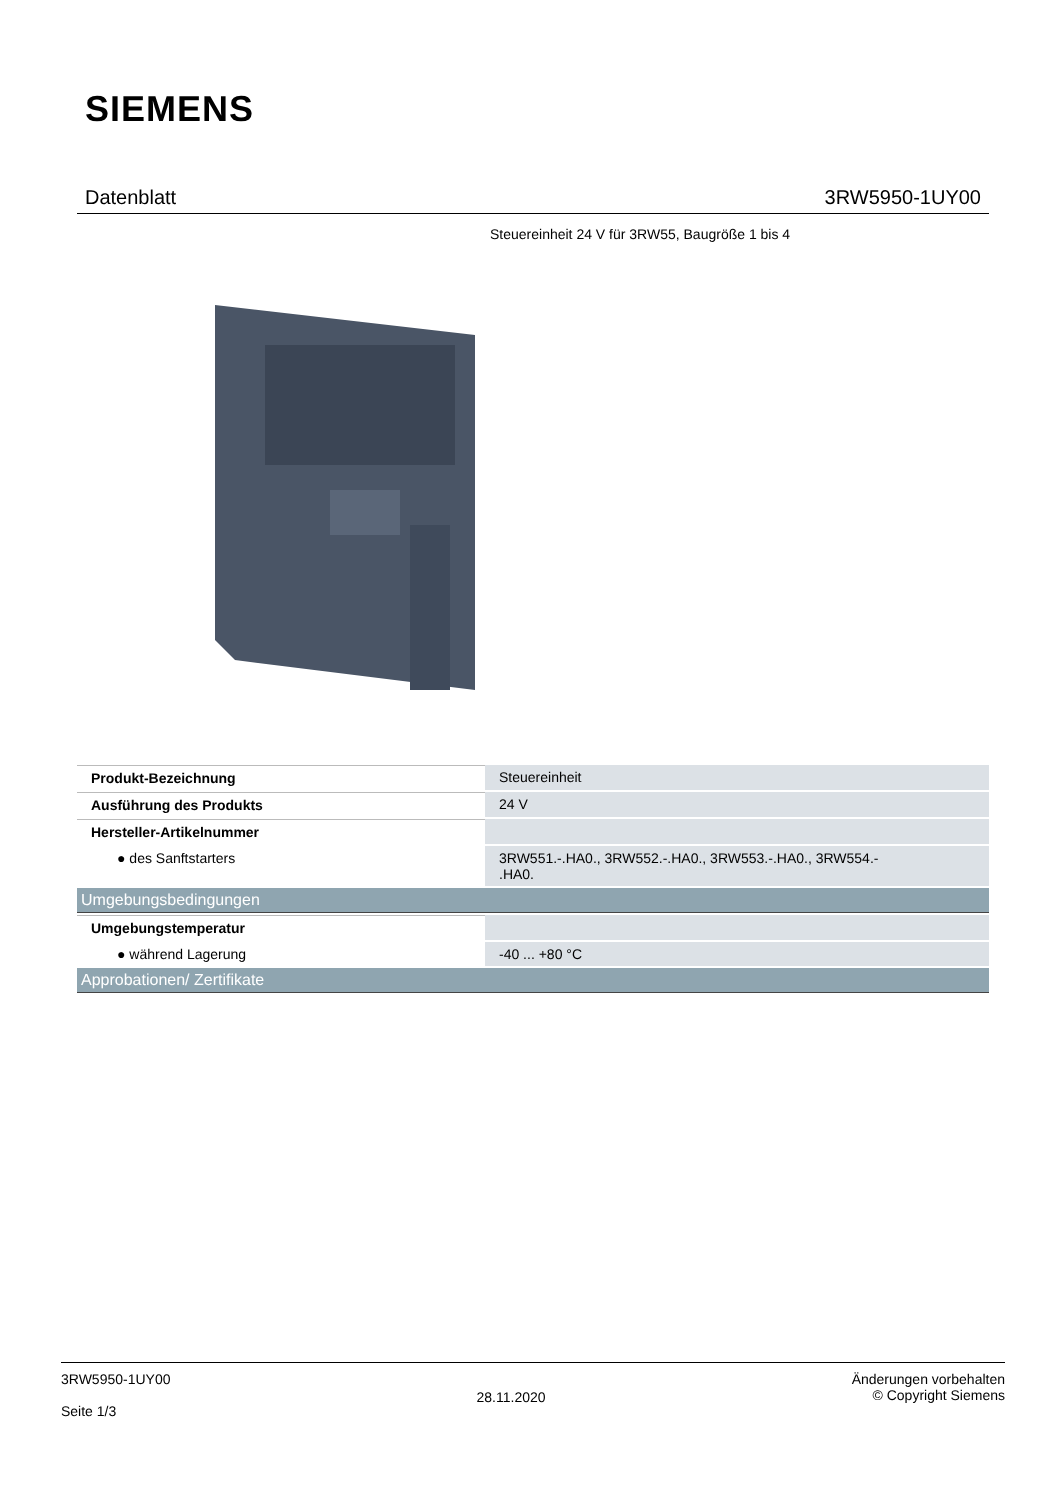SIEMENS
Datenblatt 3RW5950-1UY00
Steuereinheit 24 V für 3RW55, Baugröße 1 bis 4
| Produkt-Bezeichnung | Steuereinheit |
| Ausführung des Produkts | 24 V |
| Hersteller-Artikelnummer | |
| ● des Sanftstarters | 3RW551.-.HA0., 3RW552.-.HA0., 3RW553.-.HA0., 3RW554.- .HA0. |
| Umgebungsbedingungen | |
| Umgebungstemperatur | |
| ● während Lagerung | -40 ... +80 °C |
| Approbationen/ Zertifikate | |
3RW5950-1UY00
Seite 1/3
28.11.2020
Änderungen vorbehalten
© Copyright Siemens